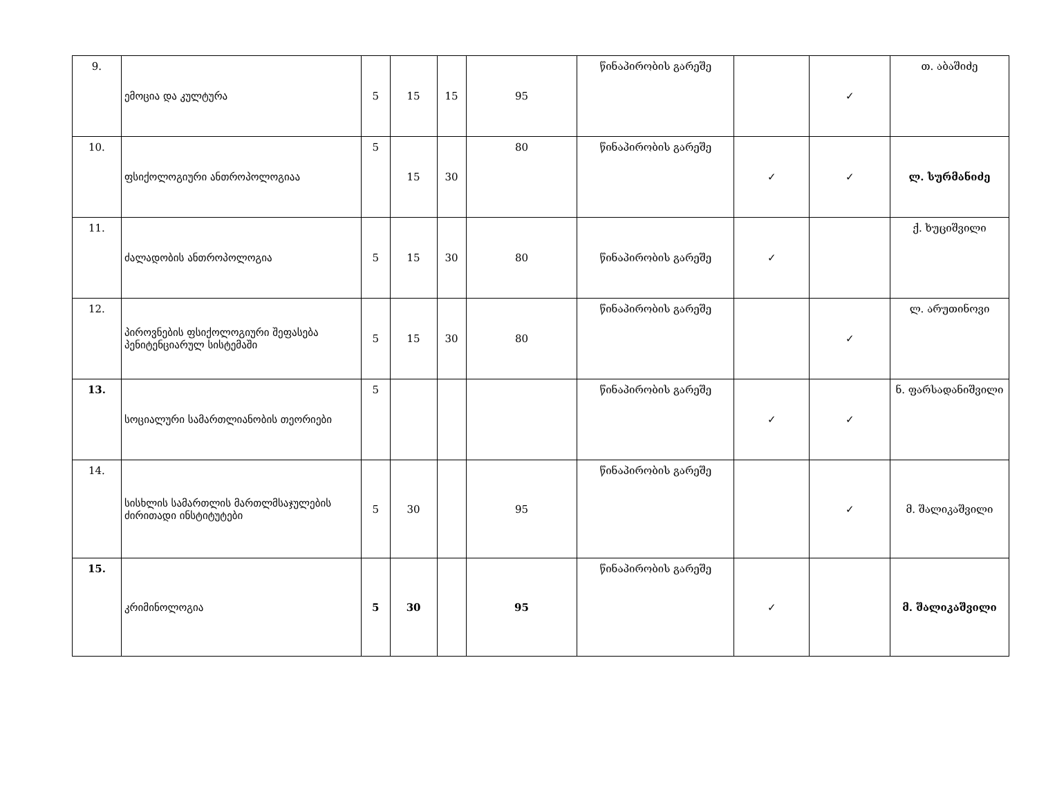| 9. | ემოცია და კულტურა | 5 | 15 | 15 | 95 | წინაპირობის გარეშე | | ✓ | თ. აბაშიძე |
| 10. | ფსიქოლოგიური ანთროპოლოგიაა | 5 | 15 | 30 | 80 | წინაპირობის გარეშე | ✓ | ✓ | ლ. სურმანიძე |
| 11. | ძალადობის ანთროპოლოგია | 5 | 15 | 30 | 80 | წინაპირობის გარეშე | ✓ | | ქ. ხუციშვილი |
| 12. | პიროვნების ფსიქოლოგიური შეფასება პენიტენციარულ სისტემაში | 5 | 15 | 30 | 80 | წინაპირობის გარეშე | | ✓ | ლ. არუთინოვი |
| 13. | სოციალური სამართლიანობის თეორიები | 5 | | | | წინაპირობის გარეშე | ✓ | ✓ | ნ. ფარსადანიშვილი |
| 14. | სისხლის სამართლის მართლმსაჯულების ძირითადი ინსტიტუტები | 5 | 30 | | 95 | წინაპირობის გარეშე | | ✓ | მ. შალიკაშვილი |
| 15. | კრიმინოლოგია | 5 | 30 | | 95 | წინაპირობის გარეშე | ✓ | | მ. შალიკაშვილი |